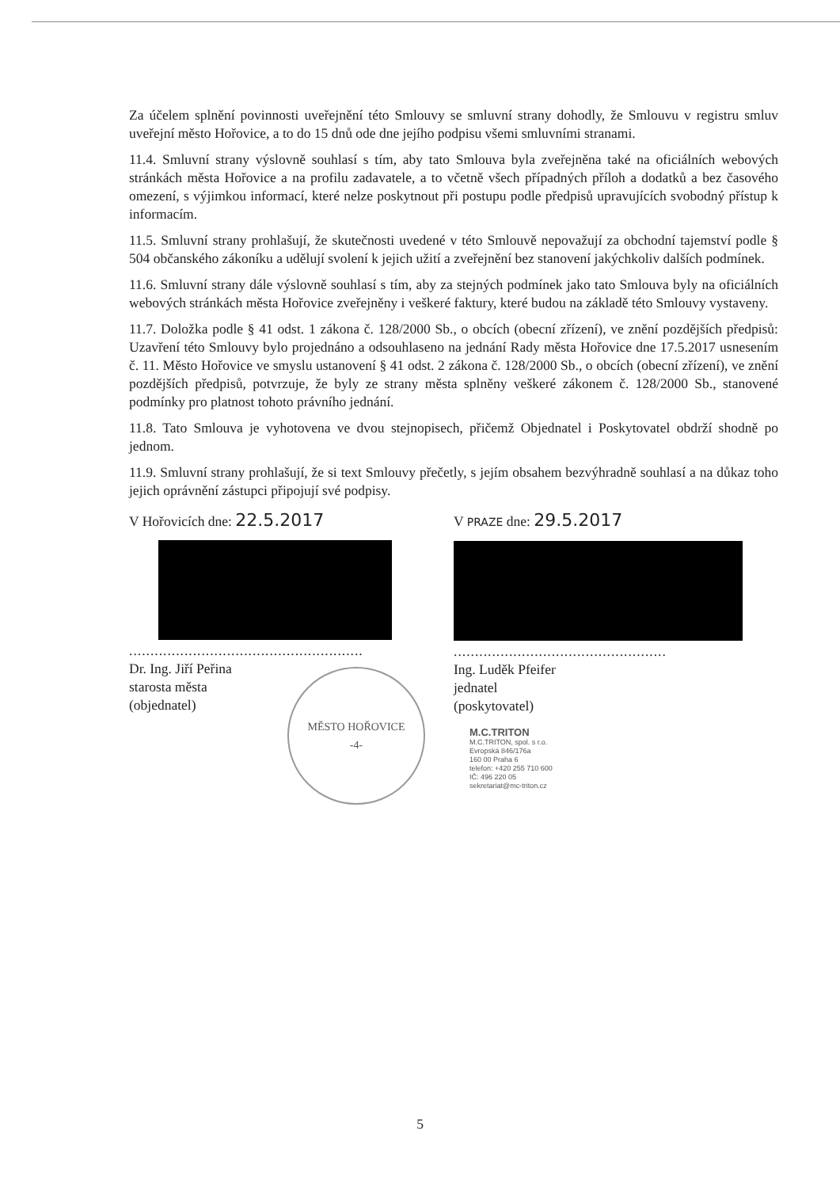Za účelem splnění povinnosti uveřejnění této Smlouvy se smluvní strany dohodly, že Smlouvu v registru smluv uveřejní město Hořovice, a to do 15 dnů ode dne jejího podpisu všemi smluvními stranami.
11.4. Smluvní strany výslovně souhlasí s tím, aby tato Smlouva byla zveřejněna také na oficiálních webových stránkách města Hořovice a na profilu zadavatele, a to včetně všech případných příloh a dodatků a bez časového omezení, s výjimkou informací, které nelze poskytnout při postupu podle předpisů upravujících svobodný přístup k informacím.
11.5. Smluvní strany prohlašují, že skutečnosti uvedené v této Smlouvě nepovažují za obchodní tajemství podle § 504 občanského zákoníku a udělují svolení k jejich užití a zveřejnění bez stanovení jakýchkoliv dalších podmínek.
11.6. Smluvní strany dále výslovně souhlasí s tím, aby za stejných podmínek jako tato Smlouva byly na oficiálních webových stránkách města Hořovice zveřejněny i veškeré faktury, které budou na základě této Smlouvy vystaveny.
11.7. Doložka podle § 41 odst. 1 zákona č. 128/2000 Sb., o obcích (obecní zřízení), ve znění pozdějších předpisů: Uzavření této Smlouvy bylo projednáno a odsouhlaseno na jednání Rady města Hořovice dne 17.5.2017 usnesením č. 11. Město Hořovice ve smyslu ustanovení § 41 odst. 2 zákona č. 128/2000 Sb., o obcích (obecní zřízení), ve znění pozdějších předpisů, potvrzuje, že byly ze strany města splněny veškeré zákonem č. 128/2000 Sb., stanovené podmínky pro platnost tohoto právního jednání.
11.8. Tato Smlouva je vyhotovena ve dvou stejnopisech, přičemž Objednatel i Poskytovatel obdrží shodně po jednom.
11.9. Smluvní strany prohlašují, že si text Smlouvy přečetly, s jejím obsahem bezvýhradně souhlasí a na důkaz toho jejich oprávnění zástupci připojují své podpisy.
V Hořovicích dne: 22.5.2017
.......................................................
Dr. Ing. Jiří Peřina
starosta města
(objednatel)
MĚSTO HOŘOVICE
-4-
V PRAZE dne: 29.5.2017
..................................................
Ing. Luděk Pfeifer
jednatel
(poskytovatel)
M.C.TRITON
M.C.TRITON, spol. s r.o.
Evropská 846/176a
160 00 Praha 6
telefon: +420 255 710 600
IČ: 496 220 05
sekretariat@mc-triton.cz
5